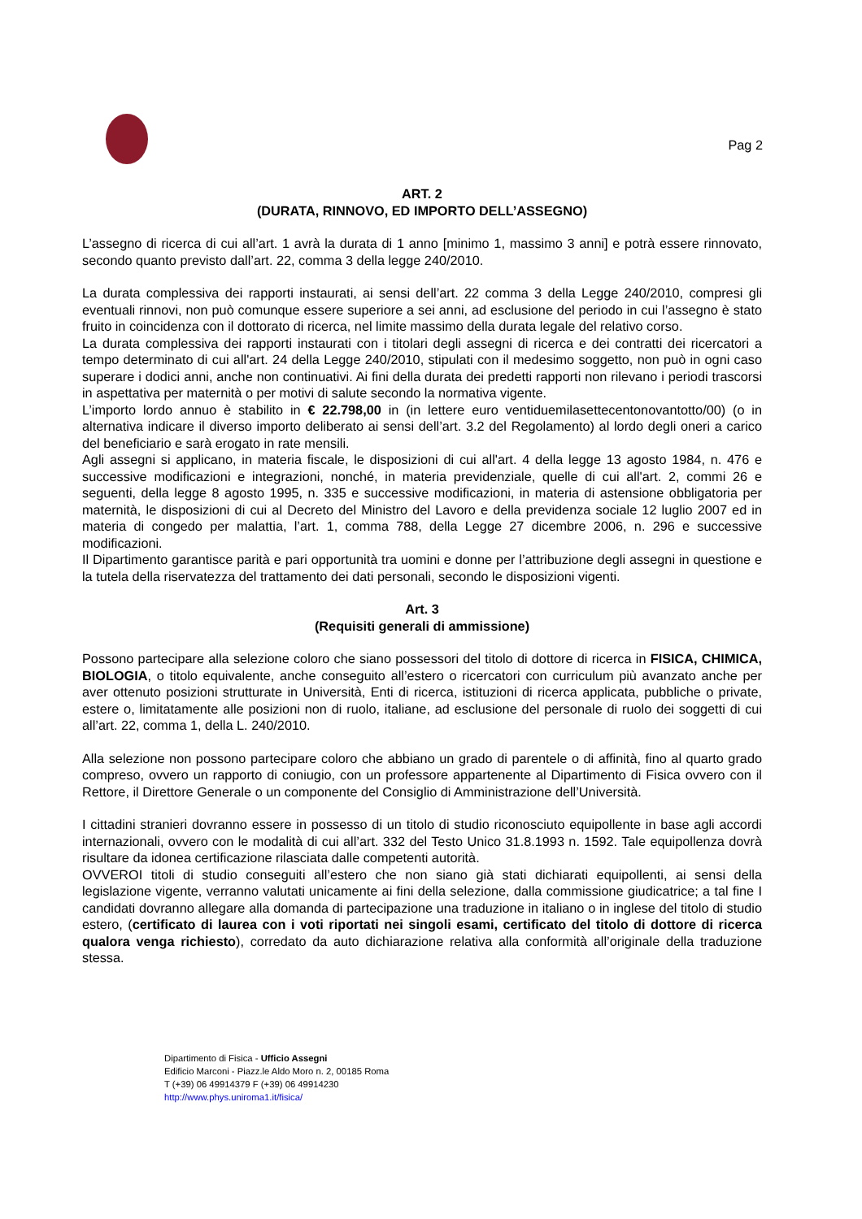Pag 2
ART. 2
(DURATA, RINNOVO, ED IMPORTO DELL’ASSEGNO)
L’assegno di ricerca di cui all’art. 1 avrà la durata di 1 anno [minimo 1, massimo 3 anni] e potrà essere rinnovato, secondo quanto previsto dall’art. 22, comma 3 della legge 240/2010.
La durata complessiva dei rapporti instaurati, ai sensi dell’art. 22 comma 3 della Legge 240/2010, compresi gli eventuali rinnovi, non può comunque essere superiore a sei anni, ad esclusione del periodo in cui l’assegno è stato fruito in coincidenza con il dottorato di ricerca, nel limite massimo della durata legale del relativo corso.
La durata complessiva dei rapporti instaurati con i titolari degli assegni di ricerca e dei contratti dei ricercatori a tempo determinato di cui all'art. 24 della Legge 240/2010, stipulati con il medesimo soggetto, non può in ogni caso superare i dodici anni, anche non continuativi. Ai fini della durata dei predetti rapporti non rilevano i periodi trascorsi in aspettativa per maternità o per motivi di salute secondo la normativa vigente.
L’importo lordo annuo è stabilito in € 22.798,00 in (in lettere euro ventiduemilasettecentonovantotto/00) (o in alternativa indicare il diverso importo deliberato ai sensi dell’art. 3.2 del Regolamento) al lordo degli oneri a carico del beneficiario e sarà erogato in rate mensili.
Agli assegni si applicano, in materia fiscale, le disposizioni di cui all'art. 4 della legge 13 agosto 1984, n. 476 e successive modificazioni e integrazioni, nonché, in materia previdenziale, quelle di cui all'art. 2, commi 26 e seguenti, della legge 8 agosto 1995, n. 335 e successive modificazioni, in materia di astensione obbligatoria per maternità, le disposizioni di cui al Decreto del Ministro del Lavoro e della previdenza sociale 12 luglio 2007 ed in materia di congedo per malattia, l’art. 1, comma 788, della Legge 27 dicembre 2006, n. 296 e successive modificazioni.
Il Dipartimento garantisce parità e pari opportunità tra uomini e donne per l’attribuzione degli assegni in questione e la tutela della riservatezza del trattamento dei dati personali, secondo le disposizioni vigenti.
Art. 3
(Requisiti generali di ammissione)
Possono partecipare alla selezione coloro che siano possessori del titolo di dottore di ricerca in FISICA, CHIMICA, BIOLOGIA, o titolo equivalente, anche conseguito all’estero o ricercatori con curriculum più avanzato anche per aver ottenuto posizioni strutturate in Università, Enti di ricerca, istituzioni di ricerca applicata, pubbliche o private, estere o, limitatamente alle posizioni non di ruolo, italiane, ad esclusione del personale di ruolo dei soggetti di cui all’art. 22, comma 1, della L. 240/2010.
Alla selezione non possono partecipare coloro che abbiano un grado di parentele o di affinità, fino al quarto grado compreso, ovvero un rapporto di coniugio, con un professore appartenente al Dipartimento di Fisica ovvero con il Rettore, il Direttore Generale o un componente del Consiglio di Amministrazione dell’Università.
I cittadini stranieri dovranno essere in possesso di un titolo di studio riconosciuto equipollente in base agli accordi internazionali, ovvero con le modalità di cui all’art. 332 del Testo Unico 31.8.1993 n. 1592. Tale equipollenza dovrà risultare da idonea certificazione rilasciata dalle competenti autorità.
OVVEROI titoli di studio conseguiti all’estero che non siano già stati dichiarati equipollenti, ai sensi della legislazione vigente, verranno valutati unicamente ai fini della selezione, dalla commissione giudicatrice; a tal fine I candidati dovranno allegare alla domanda di partecipazione una traduzione in italiano o in inglese del titolo di studio estero, (certificato di laurea con i voti riportati nei singoli esami, certificato del titolo di dottore di ricerca qualora venga richiesto), corredato da auto dichiarazione relativa alla conformità all’originale della traduzione stessa.
Dipartimento di Fisica - Ufficio Assegni
Edificio Marconi - Piazz.le Aldo Moro n. 2, 00185 Roma
T (+39) 06 49914379 F (+39) 06 49914230
http://www.phys.uniroma1.it/fisica/